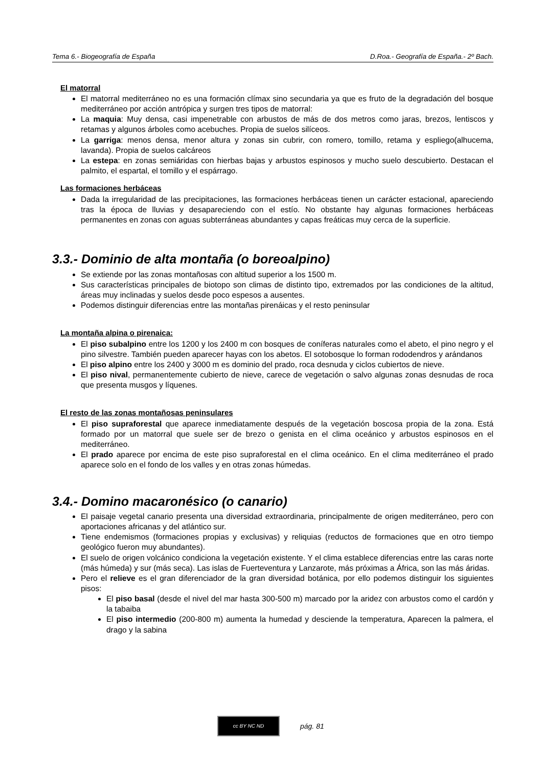Tema 6.- Biogeografía de España D.Roa.- Geografía de España.- 2º Bach.
El matorral
El matorral mediterráneo no es una formación clímax sino secundaria ya que es fruto de la degradación del bosque mediterráneo por acción antrópica y surgen tres tipos de matorral:
La maquia: Muy densa, casi impenetrable con arbustos de más de dos metros como jaras, brezos, lentiscos y retamas y algunos árboles como acebuches. Propia de suelos silíceos.
La garriga: menos densa, menor altura y zonas sin cubrir, con romero, tomillo, retama y espliego(alhucema, lavanda). Propia de suelos calcáreos
La estepa: en zonas semiáridas con hierbas bajas y arbustos espinosos y mucho suelo descubierto. Destacan el palmito, el espartal, el tomillo y el espárrago.
Las formaciones herbáceas
Dada la irregularidad de las precipitaciones, las formaciones herbáceas tienen un carácter estacional, apareciendo tras la época de lluvias y desapareciendo con el estío. No obstante hay algunas formaciones herbáceas permanentes en zonas con aguas subterráneas abundantes y capas freáticas muy cerca de la superficie.
3.3.- Dominio de alta montaña (o boreoalpino)
Se extiende por las zonas montañosas con altitud superior a los 1500 m.
Sus características principales de biotopo son climas de distinto tipo, extremados por las condiciones de la altitud, áreas muy inclinadas y suelos desde poco espesos a ausentes.
Podemos distinguir diferencias entre las montañas pirenáicas y el resto peninsular
La montaña alpina o pirenaica:
El piso subalpino entre los 1200 y los 2400 m con bosques de coníferas naturales como el abeto, el pino negro y el pino silvestre. También pueden aparecer hayas con los abetos. El sotobosque lo forman rododendros y arándanos
El piso alpino entre los 2400 y 3000 m es dominio del prado, roca desnuda y ciclos cubiertos de nieve.
El piso nival, permanentemente cubierto de nieve, carece de vegetación o salvo algunas zonas desnudas de roca que presenta musgos y líquenes.
El resto de las zonas montañosas peninsulares
El piso supraforestal que aparece inmediatamente después de la vegetación boscosa propia de la zona. Está formado por un matorral que suele ser de brezo o genista en el clima oceánico y arbustos espinosos en el mediterráneo.
El prado aparece por encima de este piso supraforestal en el clima oceánico. En el clima mediterráneo el prado aparece solo en el fondo de los valles y en otras zonas húmedas.
3.4.- Domino macaronésico (o canario)
El paisaje vegetal canario presenta una diversidad extraordinaria, principalmente de origen mediterráneo, pero con aportaciones africanas y del atlántico sur.
Tiene endemismos (formaciones propias y exclusivas) y reliquias (reductos de formaciones que en otro tiempo geológico fueron muy abundantes).
El suelo de origen volcánico condiciona la vegetación existente. Y el clima establece diferencias entre las caras norte (más húmeda) y sur (más seca). Las islas de Fuerteventura y Lanzarote, más próximas a África, son las más áridas.
Pero el relieve es el gran diferenciador de la gran diversidad botánica, por ello podemos distinguir los siguientes pisos:
El piso basal (desde el nivel del mar hasta 300-500 m) marcado por la aridez con arbustos como el cardón y la tabaiba
El piso intermedio (200-800 m) aumenta la humedad y desciende la temperatura, Aparecen la palmera, el drago y la sabina
cc BY NC ND
pág. 81